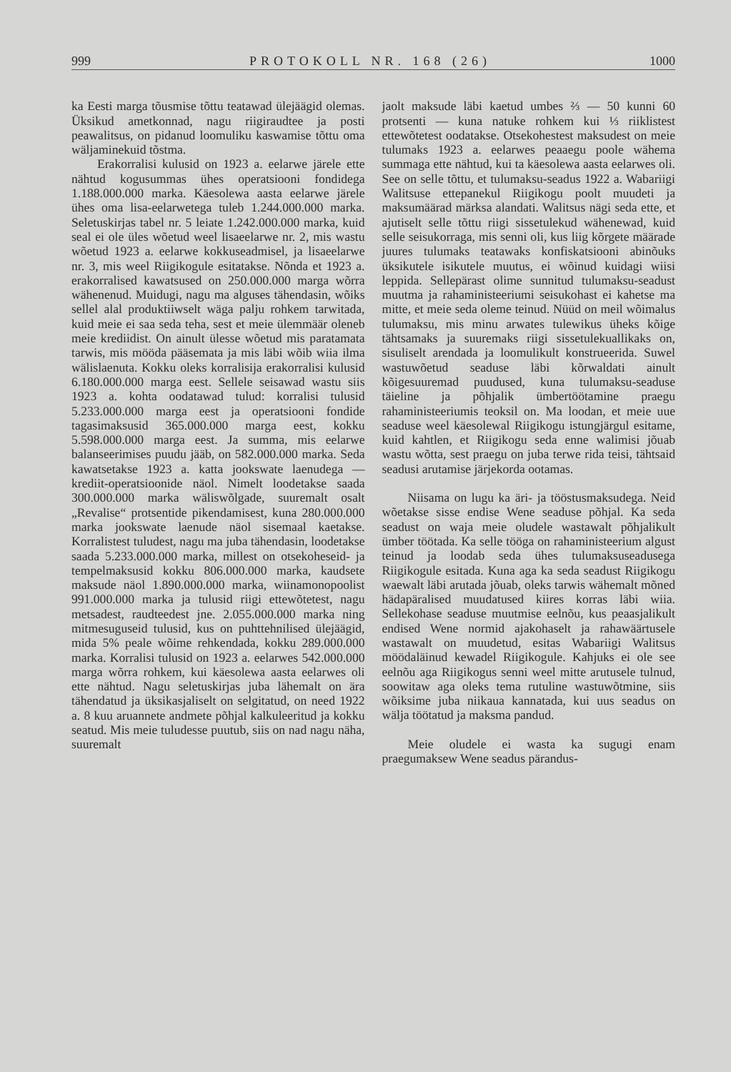999 PROTOKOLL NR. 168 (26) 1000
ka Eesti marga tõusmise tõttu teatawad ülejäägid olemas. Üksikud ametkonnad, nagu riigiraudtee ja posti peawalitsus, on pidanud loomuliku kaswamise tõttu oma wäljaminekuid tõstma.
Erakorralisi kulusid on 1923 a. eelarwe järele ette nähtud kogusummas ühes operatsiooni fondidega 1.188.000.000 marka. Käesolewa aasta eelarwe järele ühes oma lisa-eelarwetega tuleb 1.244.000.000 marka. Seletuskirjas tabel nr. 5 leiate 1.242.000.000 marka, kuid seal ei ole üles wõetud weel lisaeelarwe nr. 2, mis wastu wõetud 1923 a. eelarwe kokkuseadmisel, ja lisaeelarwe nr. 3, mis weel Riigikogule esitatakse. Nõnda et 1923 a. erakorralised kawatsused on 250.000.000 marga wõrra wähenenud. Muidugi, nagu ma alguses tähendasin, wõiks sellel alal produktiiwselt wäga palju rohkem tarwitada, kuid meie ei saa seda teha, sest et meie ülemmäär oleneb meie krediidist. On ainult ülesse wõetud mis paratamata tarwis, mis mööda pääsemata ja mis läbi wõib wiia ilma wälislaenuta. Kokku oleks korralisija erakorralisi kulusid 6.180.000.000 marga eest. Sellele seisawad wastu siis 1923 a. kohta oodatawad tulud: korralisi tulusid 5.233.000.000 marga eest ja operatsiooni fondide tagasimaksusid 365.000.000 marga eest, kokku 5.598.000.000 marga eest. Ja summa, mis eelarwe balanseerimises puudu jääb, on 582.000.000 marka. Seda kawatsetakse 1923 a. katta jookswate laenudega — krediit-operatsioonide näol. Nimelt loodetakse saada 300.000.000 marka wäliswõlgade, suuremalt osalt „Revalise“ protsentide pikendamisest, kuna 280.000.000 marka jookswate laenude näol sisemaal kaetakse. Korralistest tuludest, nagu ma juba tähendasin, loodetakse saada 5.233.000.000 marka, millest on otsekoheseid- ja tempelmaksusid kokku 806.000.000 marka, kaudsete maksude näol 1.890.000.000 marka, wiinamonopoolist 991.000.000 marka ja tulusid riigi ettewõtetest, nagu metsadest, raudteedest jne. 2.055.000.000 marka ning mitmesuguseid tulusid, kus on puhttehnilised ülejäägid, mida 5% peale wõime rehkendada, kokku 289.000.000 marka. Korralisi tulusid on 1923 a. eelarwes 542.000.000 marga wõrra rohkem, kui käesolewa aasta eelarwes oli ette nähtud. Nagu seletuskirjas juba lähemalt on ära tähendatud ja üksikasjaliselt on selgitatud, on need 1922 a. 8 kuu aruannete andmete põhjal kalkuleeritud ja kokku seatud. Mis meie tuludesse puutub, siis on nad nagu näha, suuremalt
jaolt maksude läbi kaetud umbes ⅔ — 50 kunni 60 protsenti — kuna natuke rohkem kui ⅓ riiklistest ettewõtetest oodatakse. Otsekohestest maksudest on meie tulumaks 1923 a. eelarwes peaaegu poole wähema summaga ette nähtud, kui ta käesolewa aasta eelarwes oli. See on selle tõttu, et tulumaksu-seadus 1922 a. Wabariigi Walitsuse ettepanekul Riigikogu poolt muudeti ja maksumäärad märksa alandati. Walitsus nägi seda ette, et ajutiselt selle tõttu riigi sissetulekud wähenewad, kuid selle seisukorraga, mis senni oli, kus liig kõrgete määrade juures tulumaks teatawaks konfiskatsiooni abinõuks üksikutele isikutele muutus, ei wõinud kuidagi wiisi leppida. Sellepärast olime sunnitud tulumaksu-seadust muutma ja rahaministeeriumi seisukohast ei kahetse ma mitte, et meie seda oleme teinud. Nüüd on meil wõimalus tulumaksu, mis minu arwates tulewikus üheks kõige tähtsamaks ja suuremaks riigi sissetulekuallikaks on, sisuliselt arendada ja loomulikult konstrueerida. Suwel wastuwõetud seaduse läbi kõrwaldati ainult kõigesuuremad puudused, kuna tulumaksu-seaduse täieline ja põhjalik ümbertöötamine praegu rahaministeeriumis teoksil on. Ma loodan, et meie uue seaduse weel käesolewal Riigikogu istungjärgul esitame, kuid kahtlen, et Riigikogu seda enne walimisi jõuab wastu wõtta, sest praegu on juba terwe rida teisi, tähtsaid seadusi arutamise järjekorda ootamas.
Niisama on lugu ka äri- ja tööstusmaksudega. Neid wõetakse sisse endise Wene seaduse põhjal. Ka seda seadust on waja meie oludele wastawalt põhjalikult ümber töötada. Ka selle tööga on rahaministeerium algust teinud ja loodab seda ühes tulumaksuseadusega Riigikogule esitada. Kuna aga ka seda seadust Riigikogu waewalt läbi arutada jõuab, oleks tarwis wähemalt mõned hädapäralised muudatused kiires korras läbi wiia. Sellekohase seaduse muutmise eelnõu, kus peaasjalikult endised Wene normid ajakohaselt ja rahawäärtusele wastawalt on muudetud, esitas Wabariigi Walitsus möödaläinud kewadel Riigikogule. Kahjuks ei ole see eelnõu aga Riigikogus senni weel mitte arutusele tulnud, soowitaw aga oleks tema rutuline wastuwõtmine, siis wõiksime juba niikaua kannatada, kui uus seadus on wälja töötatud ja maksma pandud.
Meie oludele ei wasta ka sugugi enam praegumaksew Wene seadus pärandus-